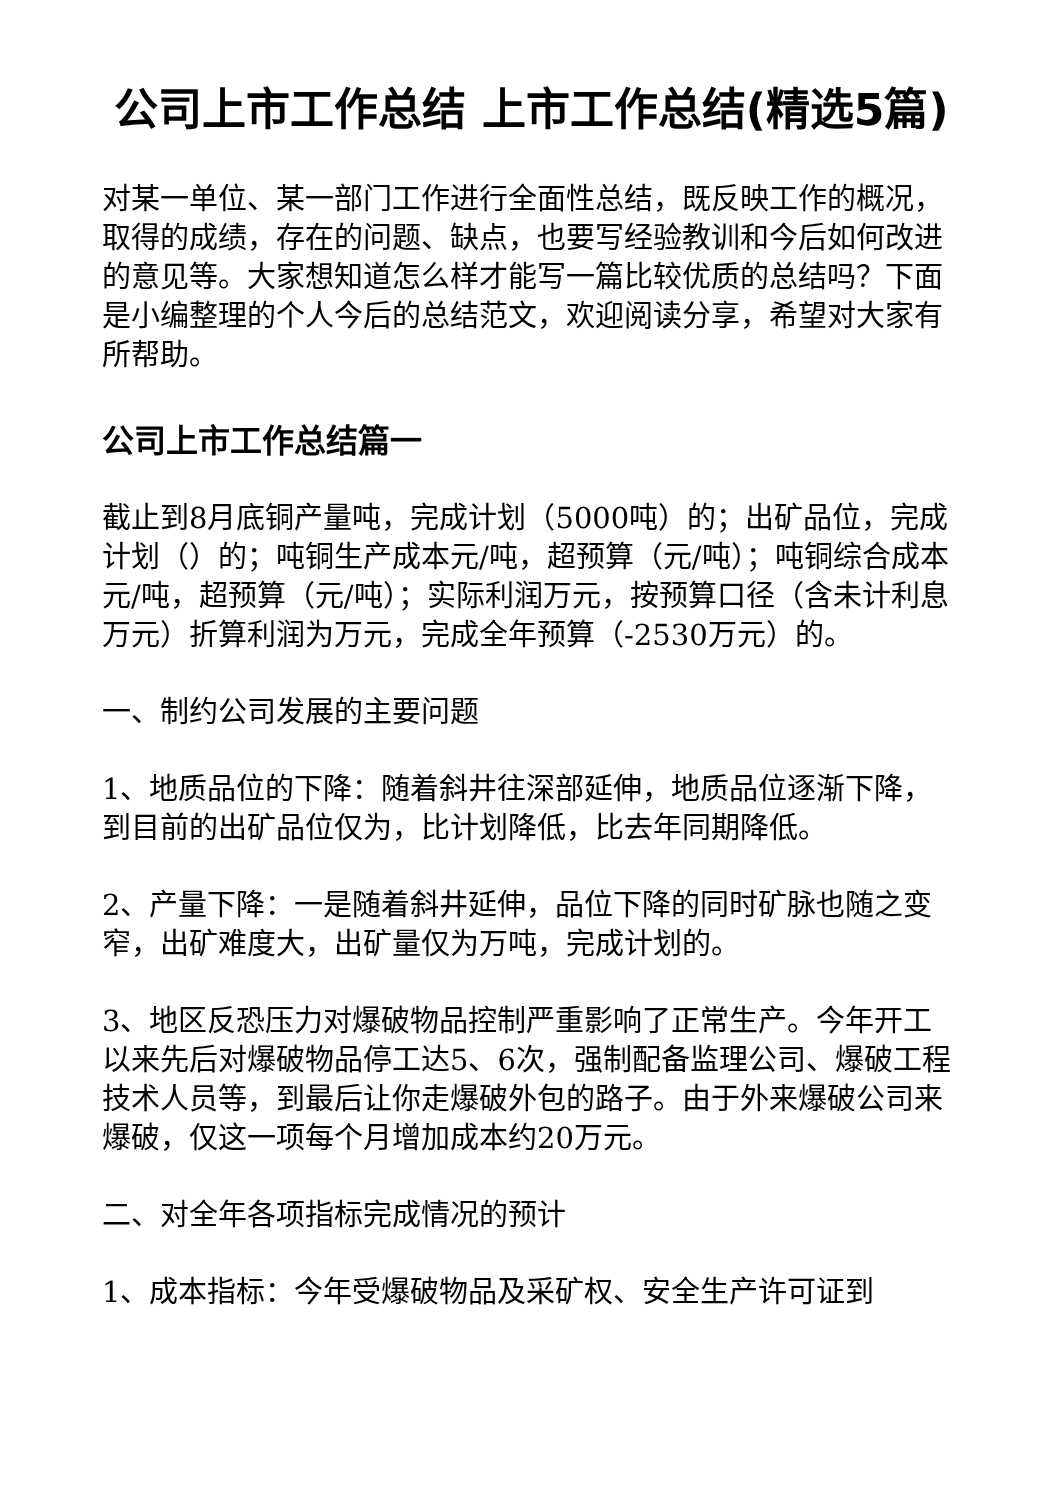公司上市工作总结 上市工作总结(精选5篇)
对某一单位、某一部门工作进行全面性总结，既反映工作的概况，取得的成绩，存在的问题、缺点，也要写经验教训和今后如何改进的意见等。大家想知道怎么样才能写一篇比较优质的总结吗？下面是小编整理的个人今后的总结范文，欢迎阅读分享，希望对大家有所帮助。
公司上市工作总结篇一
截止到8月底铜产量吨，完成计划（5000吨）的；出矿品位，完成计划（）的；吨铜生产成本元/吨，超预算（元/吨）；吨铜综合成本元/吨，超预算（元/吨）；实际利润万元，按预算口径（含未计利息万元）折算利润为万元，完成全年预算（-2530万元）的。
一、制约公司发展的主要问题
1、地质品位的下降：随着斜井往深部延伸，地质品位逐渐下降，到目前的出矿品位仅为，比计划降低，比去年同期降低。
2、产量下降：一是随着斜井延伸，品位下降的同时矿脉也随之变窄，出矿难度大，出矿量仅为万吨，完成计划的。
3、地区反恐压力对爆破物品控制严重影响了正常生产。今年开工以来先后对爆破物品停工达5、6次，强制配备监理公司、爆破工程技术人员等，到最后让你走爆破外包的路子。由于外来爆破公司来爆破，仅这一项每个月增加成本约20万元。
二、对全年各项指标完成情况的预计
1、成本指标：今年受爆破物品及采矿权、安全生产许可证到